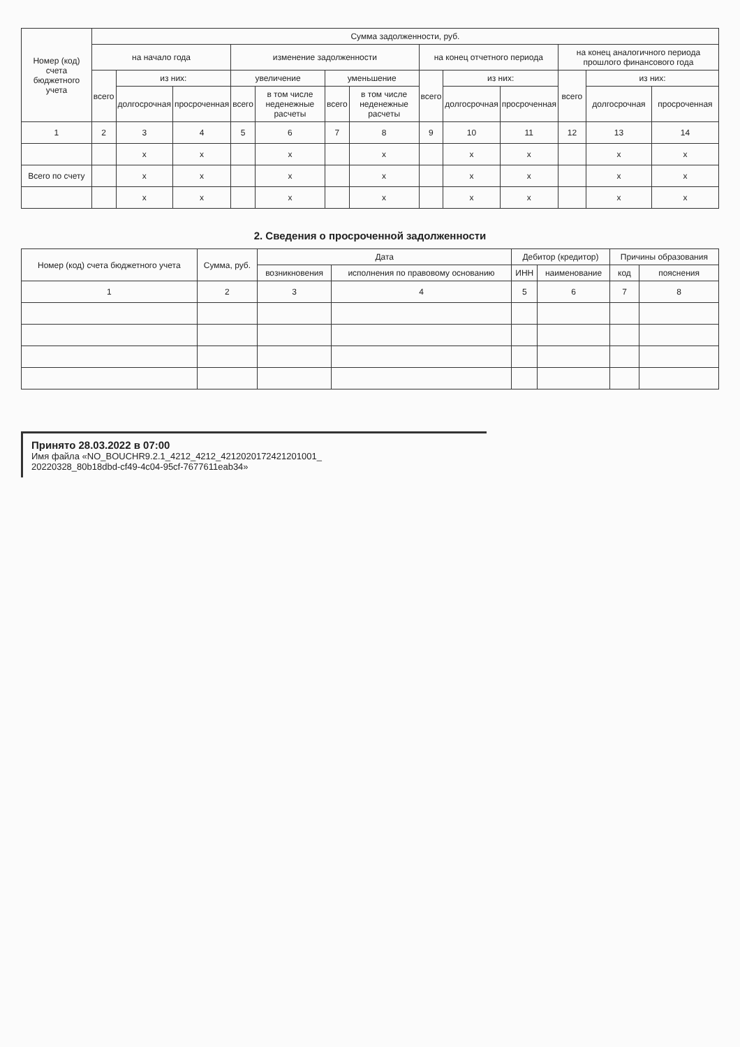| Номер (код) счета бюджетного учета | Сумма задолженности, руб. | | | | | | | | | | | | |
| --- | --- | --- | --- | --- | --- | --- | --- | --- | --- | --- | --- | --- | --- |
| | на начало года | | | изменение задолженности | | | | на конец отчетного периода | | | на конец аналогичного периода прошлого финансового года | | |
| | всего | из них: | | увеличение | | уменьшение | | всего | из них: | | всего | из них: | |
| | | долгосрочная | просроченная | всего | в том числе неденежные расчеты | всего | в том числе неденежные расчеты | | долгосрочная | просроченная | | долгосрочная | просроченная |
| 1 | 2 | 3 | 4 | 5 | 6 | 7 | 8 | 9 | 10 | 11 | 12 | 13 | 14 |
| | | x | x | | x | | x | | x | x | | x | x |
| Всего по счету | | x | x | | x | | x | | x | x | | x | x |
| | | x | x | | x | | x | | x | x | | x | x |
2. Сведения о просроченной задолженности
| Номер (код) счета бюджетного учета | Сумма, руб. | Дата | | Дебитор (кредитор) | | Причины образования | |
| --- | --- | --- | --- | --- | --- | --- | --- |
| | | возникновения | исполнения по правовому основанию | ИНН | наименование | код | пояснения |
| 1 | 2 | 3 | 4 | 5 | 6 | 7 | 8 |
Принято 28.03.2022 в 07:00
Имя файла «NO_BOUCHR9.2.1_4212_4212_4212020172421201001_
20220328_80b18dbd-cf49-4c04-95cf-7677611eab34»